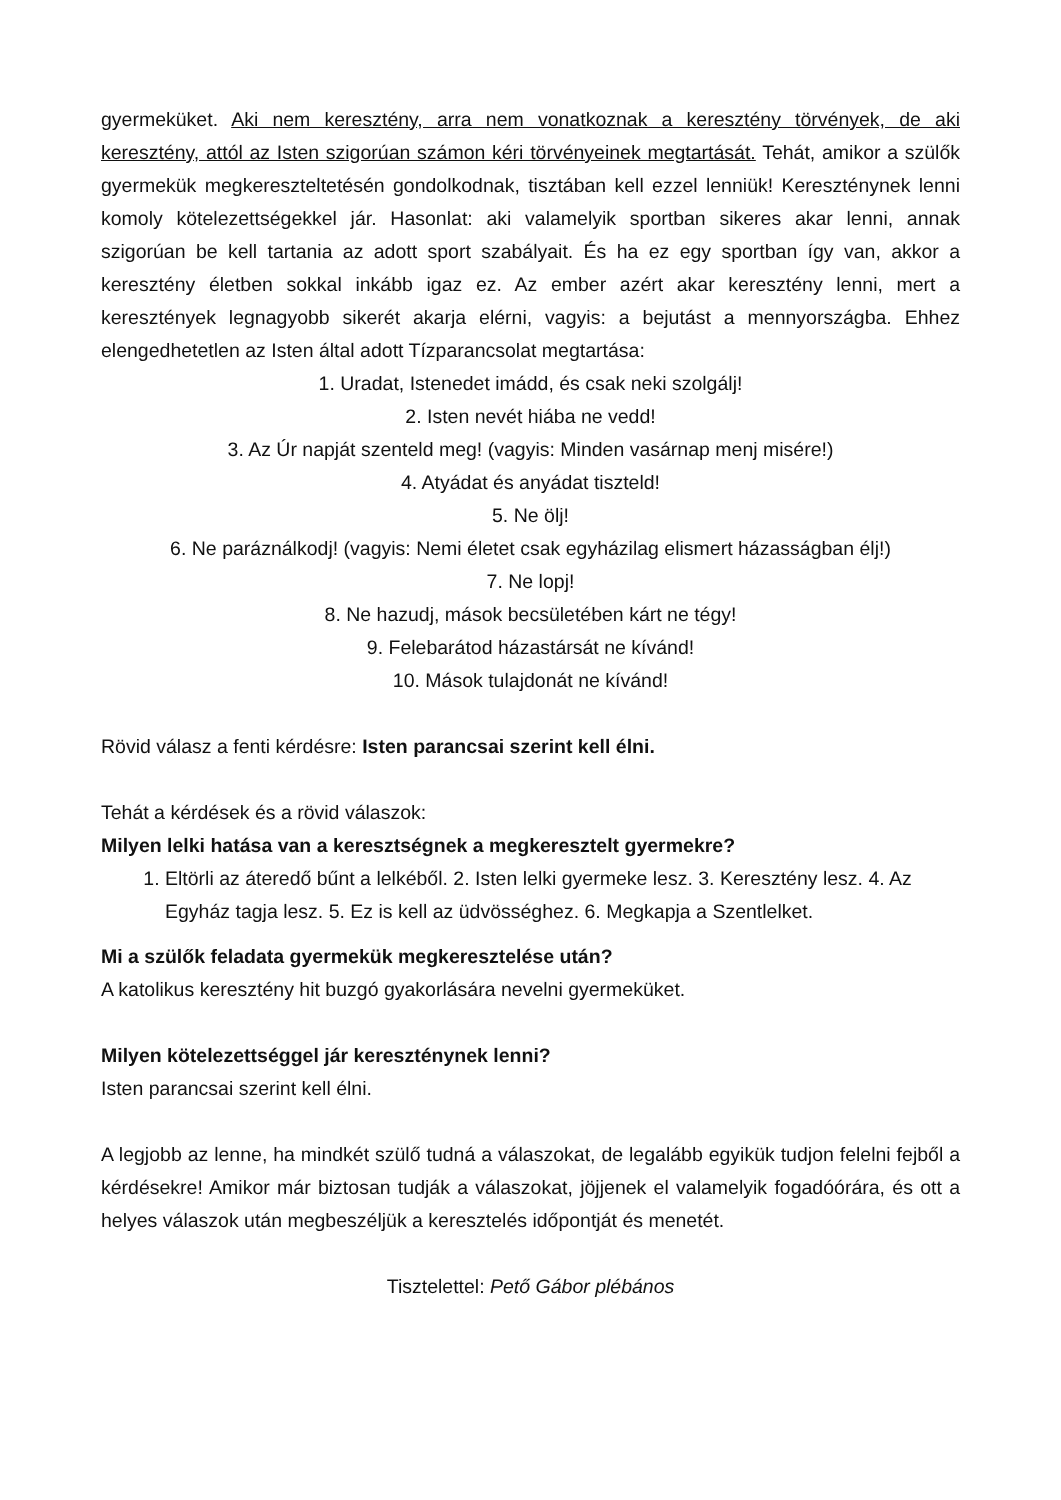gyermeküket. Aki nem keresztény, arra nem vonatkoznak a keresztény törvények, de aki keresztény, attól az Isten szigorúan számon kéri törvényeinek megtartását. Tehát, amikor a szülők gyermekük megkereszteltetésén gondolkodnak, tisztában kell ezzel lenniük! Kereszténynek lenni komoly kötelezettségekkel jár. Hasonlat: aki valamelyik sportban sikeres akar lenni, annak szigorúan be kell tartania az adott sport szabályait. És ha ez egy sportban így van, akkor a keresztény életben sokkal inkább igaz ez. Az ember azért akar keresztény lenni, mert a keresztények legnagyobb sikerét akarja elérni, vagyis: a bejutást a mennyországba. Ehhez elengedhetetlen az Isten által adott Tízparancsolat megtartása:
1. Uradat, Istenedet imádd, és csak neki szolgálj!
2. Isten nevét hiába ne vedd!
3. Az Úr napját szenteld meg! (vagyis: Minden vasárnap menj misére!)
4. Atyádat és anyádat tiszteld!
5. Ne ölj!
6. Ne paráználkodj! (vagyis: Nemi életet csak egyházilag elismert házasságban élj!)
7. Ne lopj!
8. Ne hazudj, mások becsületében kárt ne tégy!
9. Felebarátod házastársát ne kívánd!
10. Mások tulajdonát ne kívánd!
Rövid válasz a fenti kérdésre: Isten parancsai szerint kell élni.
Tehát a kérdések és a rövid válaszok:
Milyen lelki hatása van a keresztségnek a megkeresztelt gyermekre?
1. Eltörli az áteredő bűnt a lelkéből. 2. Isten lelki gyermeke lesz. 3. Keresztény lesz. 4. Az Egyház tagja lesz. 5. Ez is kell az üdvösséghez. 6. Megkapja a Szentlelket.
Mi a szülők feladata gyermekük megkeresztelése után?
A katolikus keresztény hit buzgó gyakorlására nevelni gyermeküket.
Milyen kötelezettséggel jár kereszténynek lenni?
Isten parancsai szerint kell élni.
A legjobb az lenne, ha mindkét szülő tudná a válaszokat, de legalább egyikük tudjon felelni fejből a kérdésekre! Amikor már biztosan tudják a válaszokat, jöjjenek el valamelyik fogadóórára, és ott a helyes válaszok után megbeszéljük a keresztelés időpontját és menetét.
Tisztelettel: Pető Gábor plébános